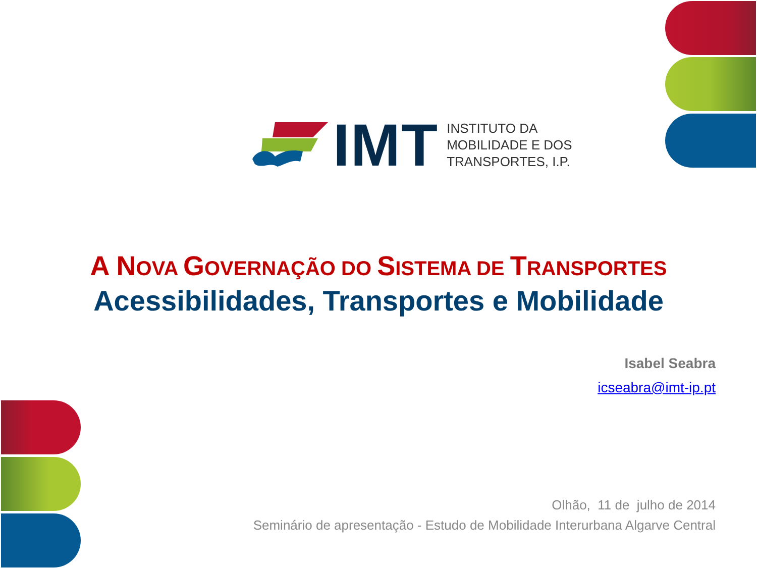IMT
INSTITUTO DA
MOBILIDADE E DOS
TRANSPORTES, I.P.
A NOVA GOVERNAÇÃO DO SISTEMA DE TRANSPORTES
Acessibilidades, Transportes e Mobilidade
Isabel Seabra
icseabra@imt-ip.pt
Olhão, 11 de julho de 2014
Seminário de apresentação - Estudo de Mobilidade Interurbana Algarve Central